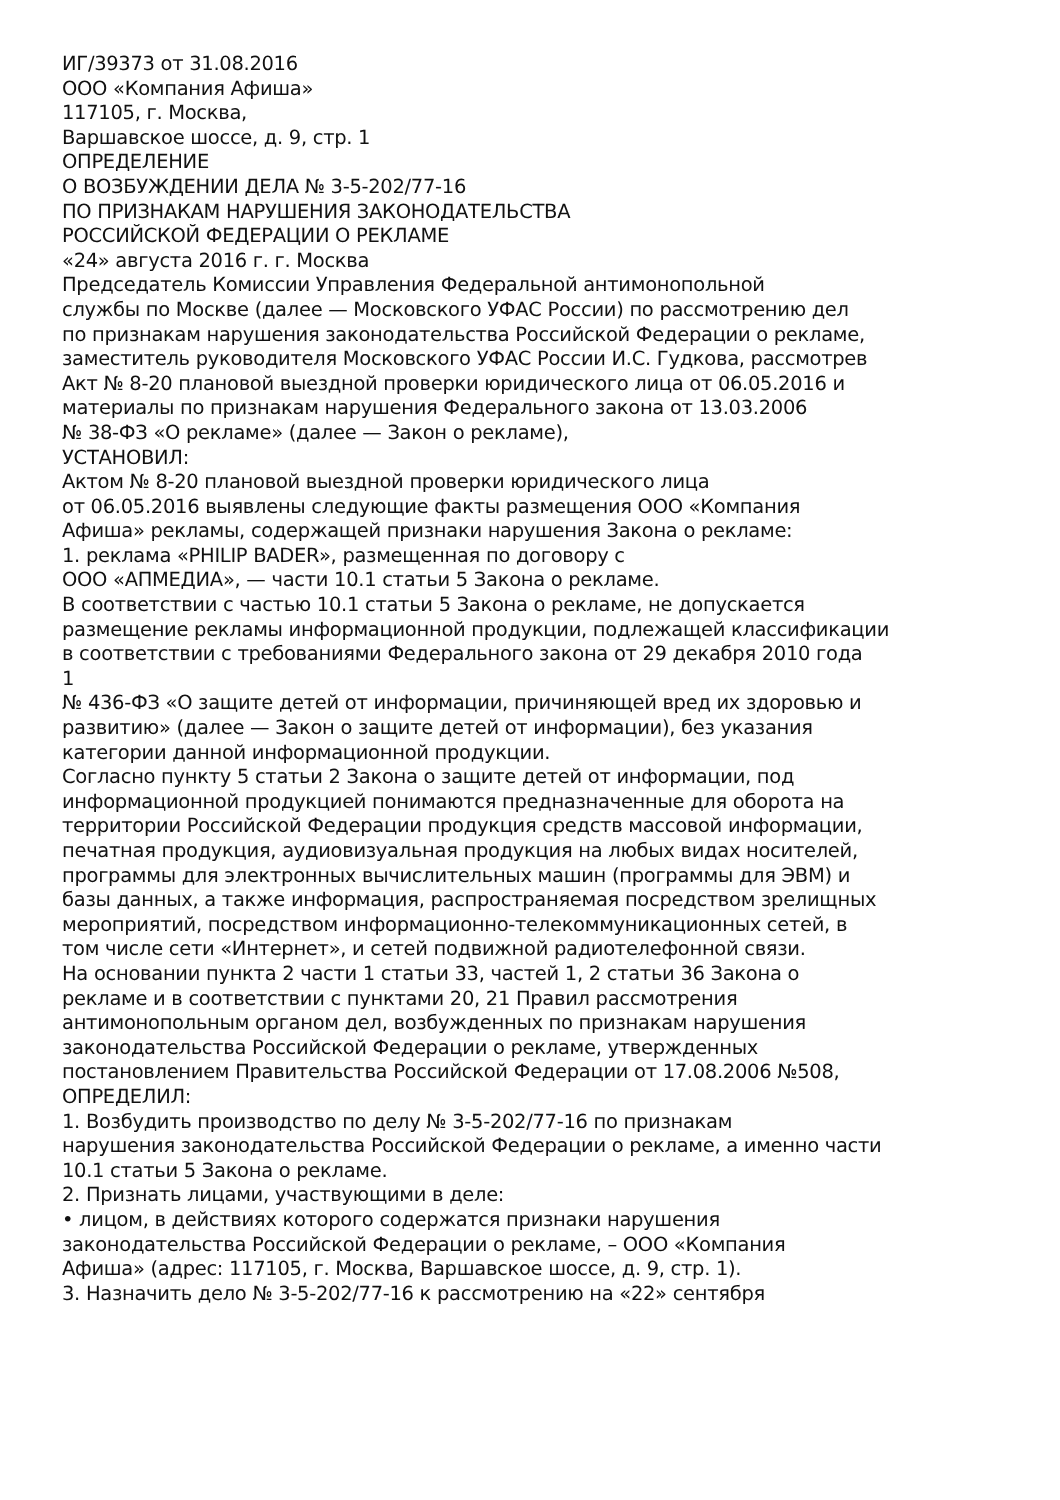ИГ/39373 от 31.08.2016
ООО «Компания Афиша»
117105, г. Москва,
Варшавское шоссе, д. 9, стр. 1
ОПРЕДЕЛЕНИЕ
О ВОЗБУЖДЕНИИ ДЕЛА № 3-5-202/77-16
ПО ПРИЗНАКАМ НАРУШЕНИЯ ЗАКОНОДАТЕЛЬСТВА
РОССИЙСКОЙ ФЕДЕРАЦИИ О РЕКЛАМЕ
«24» августа 2016 г. г. Москва
Председатель Комиссии Управления Федеральной антимонопольной
службы по Москве (далее — Московского УФАС России) по рассмотрению дел
по признакам нарушения законодательства Российской Федерации о рекламе,
заместитель руководителя Московского УФАС России И.С. Гудкова, рассмотрев
Акт № 8-20 плановой выездной проверки юридического лица от 06.05.2016 и
материалы по признакам нарушения Федерального закона от 13.03.2006
№ 38-ФЗ «О рекламе» (далее — Закон о рекламе),
УСТАНОВИЛ:
Актом № 8-20 плановой выездной проверки юридического лица
от 06.05.2016 выявлены следующие факты размещения ООО «Компания
Афиша» рекламы, содержащей признаки нарушения Закона о рекламе:
1. реклама «PHILIP BADER», размещенная по договору с
ООО «АПМЕДИА», — части 10.1 статьи 5 Закона о рекламе.
В соответствии с частью 10.1 статьи 5 Закона о рекламе, не допускается
размещение рекламы информационной продукции, подлежащей классификации
в соответствии с требованиями Федерального закона от 29 декабря 2010 года
1
№ 436-ФЗ «О защите детей от информации, причиняющей вред их здоровью и
развитию» (далее — Закон о защите детей от информации), без указания
категории данной информационной продукции.
Согласно пункту 5 статьи 2 Закона о защите детей от информации, под
информационной продукцией понимаются предназначенные для оборота на
территории Российской Федерации продукция средств массовой информации,
печатная продукция, аудиовизуальная продукция на любых видах носителей,
программы для электронных вычислительных машин (программы для ЭВМ) и
базы данных, а также информация, распространяемая посредством зрелищных
мероприятий, посредством информационно-телекоммуникационных сетей, в
том числе сети «Интернет», и сетей подвижной радиотелефонной связи.
На основании пункта 2 части 1 статьи 33, частей 1, 2 статьи 36 Закона о
рекламе и в соответствии с пунктами 20, 21 Правил рассмотрения
антимонопольным органом дел, возбужденных по признакам нарушения
законодательства Российской Федерации о рекламе, утвержденных
постановлением Правительства Российской Федерации от 17.08.2006 №508,
ОПРЕДЕЛИЛ:
1. Возбудить производство по делу № 3-5-202/77-16 по признакам
нарушения законодательства Российской Федерации о рекламе, а именно части
10.1 статьи 5 Закона о рекламе.
2. Признать лицами, участвующими в деле:
• лицом, в действиях которого содержатся признаки нарушения
законодательства Российской Федерации о рекламе, – ООО «Компания
Афиша» (адрес: 117105, г. Москва, Варшавское шоссе, д. 9, стр. 1).
3. Назначить дело № 3-5-202/77-16 к рассмотрению на «22» сентября